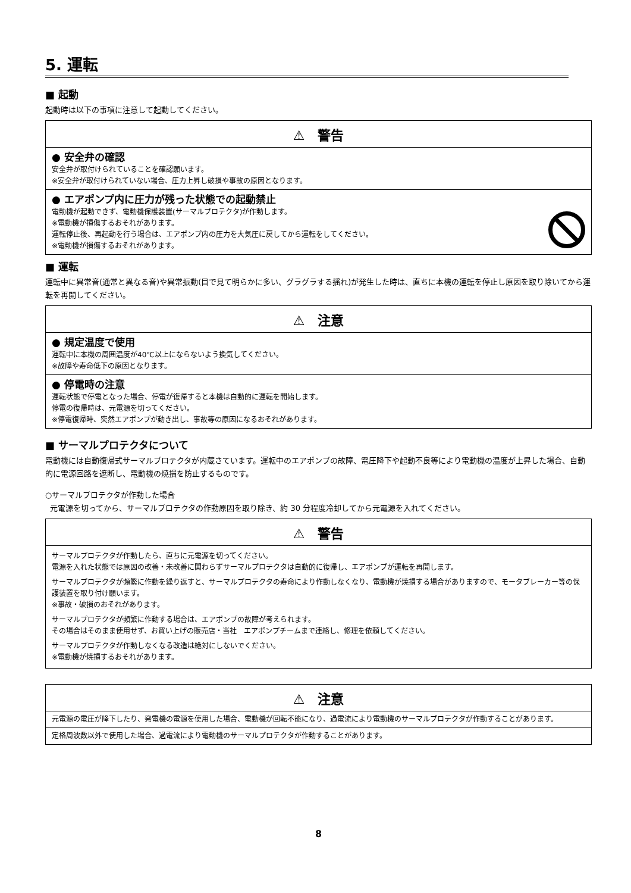5. 運転
■ 起動
起動時は以下の事項に注意して起動してください。
⚠　警告
● 安全弁の確認
安全弁が取付けられていることを確認願います。
※安全弁が取付けられていない場合、圧力上昇し破損や事故の原因となります。
● エアポンプ内に圧力が残った状態での起動禁止
電動機が起動できず、電動機保護装置(サーマルプロテクタ)が作動します。
※電動機が損傷するおそれがあります。
運転停止後、再起動を行う場合は、エアポンプ内の圧力を大気圧に戻してから運転をしてください。
※電動機が損傷するおそれがあります。
■ 運転
運転中に異常音(通常と異なる音)や異常振動(目で見て明らかに多い、グラグラする揺れ)が発生した時は、直ちに本機の運転を停止し原因を取り除いてから運転を再開してください。
⚠　注意
● 規定温度で使用
運転中に本機の周囲温度が40℃以上にならないよう換気してください。
※故障や寿命低下の原因となります。
● 停電時の注意
運転状態で停電となった場合、停電が復帰すると本機は自動的に運転を開始します。
停電の復帰時は、元電源を切ってください。
※停電復帰時、突然エアポンプが動き出し、事故等の原因になるおそれがあります。
■ サーマルプロテクタについて
電動機には自動復帰式サーマルプロテクタが内蔵さています。運転中のエアポンプの故障、電圧降下や起動不良等により電動機の温度が上昇した場合、自動的に電源回路を遮断し、電動機の焼損を防止するものです。
○サーマルプロテクタが作動した場合
元電源を切ってから、サーマルプロテクタの作動原因を取り除き、約 30 分程度冷却してから元電源を入れてください。
⚠　警告
サーマルプロテクタが作動したら、直ちに元電源を切ってください。
電源を入れた状態では原因の改善・未改善に関わらずサーマルプロテクタは自動的に復帰し、エアポンプが運転を再開します。
サーマルプロテクタが頻繁に作動を繰り返すと、サーマルプロテクタの寿命により作動しなくなり、電動機が焼損する場合がありますので、モータブレーカー等の保護装置を取り付け願います。
※事故・破損のおそれがあります。
サーマルプロテクタが頻繁に作動する場合は、エアポンプの故障が考えられます。
その場合はそのまま使用せず、お買い上げの販売店・当社　エアポンプチームまで連絡し、修理を依頼してください。
サーマルプロテクタが作動しなくなる改造は絶対にしないでください。
※電動機が焼損するおそれがあります。
⚠　注意
元電源の電圧が降下したり、発電機の電源を使用した場合、電動機が回転不能になり、過電流により電動機のサーマルプロテクタが作動することがあります。
定格周波数以外で使用した場合、過電流により電動機のサーマルプロテクタが作動することがあります。
8